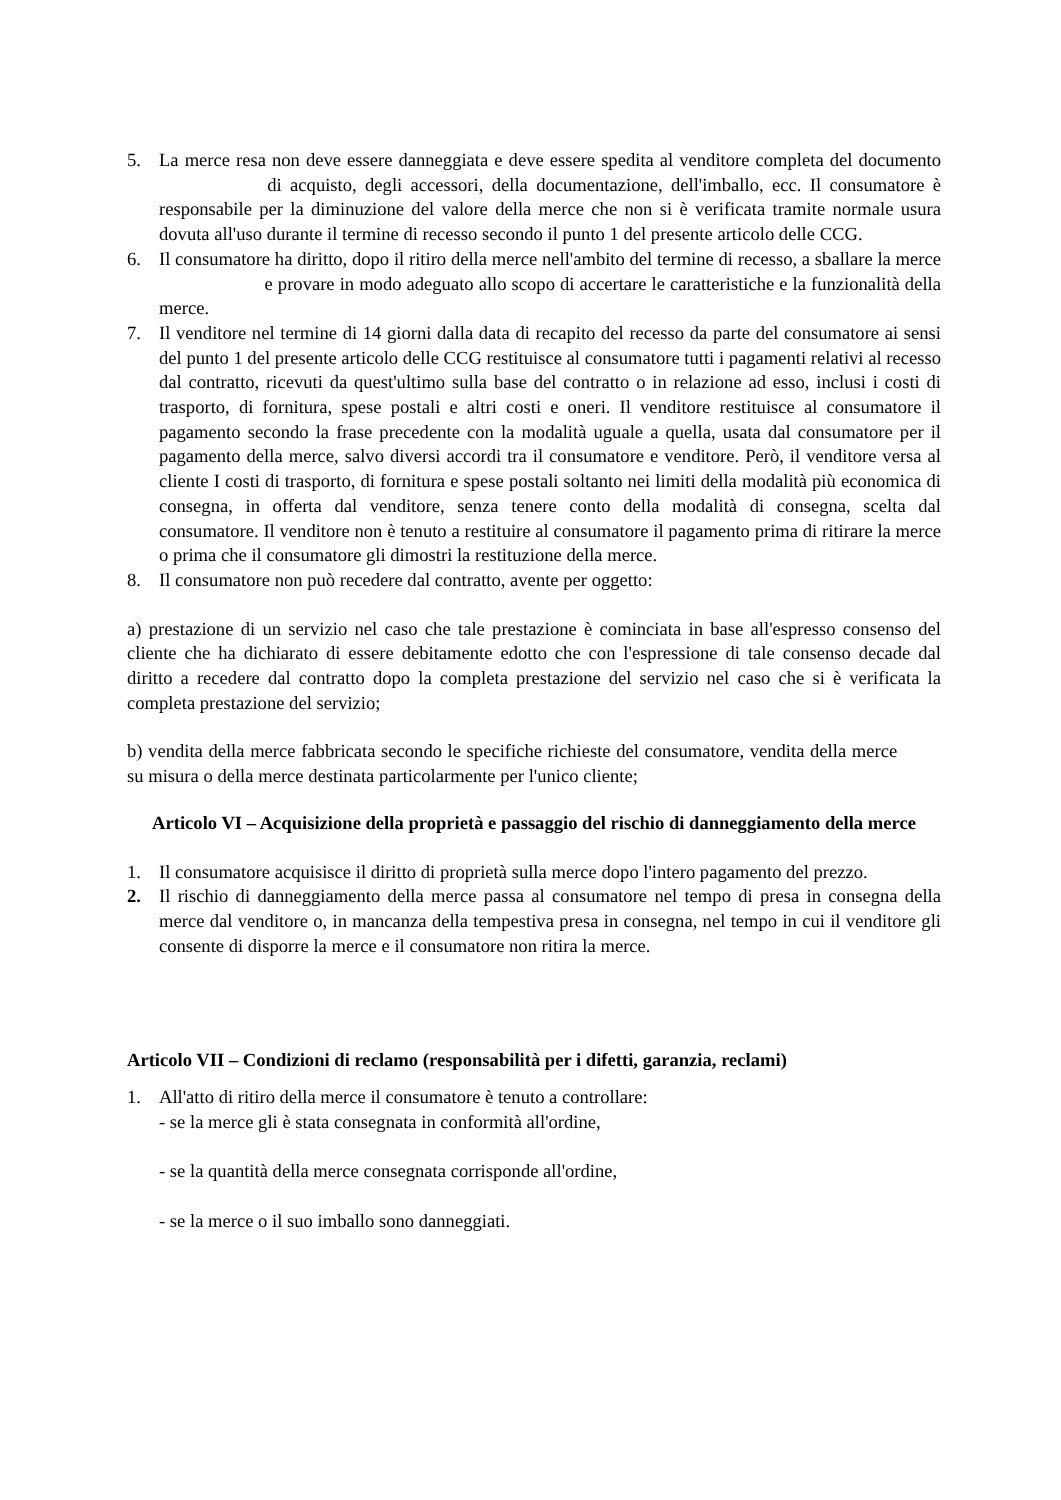5. La merce resa non deve essere danneggiata e deve essere spedita al venditore completa del documento di acquisto, degli accessori, della documentazione, dell'imballo, ecc. Il consumatore è responsabile per la diminuzione del valore della merce che non si è verificata tramite normale usura dovuta all'uso durante il termine di recesso secondo il punto 1 del presente articolo delle CCG.
6. Il consumatore ha diritto, dopo il ritiro della merce nell'ambito del termine di recesso, a sballare la merce e provare in modo adeguato allo scopo di accertare le caratteristiche e la funzionalità della merce.
7. Il venditore nel termine di 14 giorni dalla data di recapito del recesso da parte del consumatore ai sensi del punto 1 del presente articolo delle CCG restituisce al consumatore tutti i pagamenti relativi al recesso dal contratto, ricevuti da quest'ultimo sulla base del contratto o in relazione ad esso, inclusi i costi di trasporto, di fornitura, spese postali e altri costi e oneri. Il venditore restituisce al consumatore il pagamento secondo la frase precedente con la modalità uguale a quella, usata dal consumatore per il pagamento della merce, salvo diversi accordi tra il consumatore e venditore. Però, il venditore versa al cliente I costi di trasporto, di fornitura e spese postali soltanto nei limiti della modalità più economica di consegna, in offerta dal venditore, senza tenere conto della modalità di consegna, scelta dal consumatore. Il venditore non è tenuto a restituire al consumatore il pagamento prima di ritirare la merce o prima che il consumatore gli dimostri la restituzione della merce.
8. Il consumatore non può recedere dal contratto, avente per oggetto:
a) prestazione di un servizio nel caso che tale prestazione è cominciata in base all'espresso consenso del cliente che ha dichiarato di essere debitamente edotto che con l'espressione di tale consenso decade dal diritto a recedere dal contratto dopo la completa prestazione del servizio nel caso che si è verificata la completa prestazione del servizio;
b) vendita della merce fabbricata secondo le specifiche richieste del consumatore, vendita della merce su misura o della merce destinata particolarmente per l'unico cliente;
Articolo VI – Acquisizione della proprietà e passaggio del rischio di danneggiamento della merce
1. Il consumatore acquisisce il diritto di proprietà sulla merce dopo l'intero pagamento del prezzo.
2. Il rischio di danneggiamento della merce passa al consumatore nel tempo di presa in consegna della merce dal venditore o, in mancanza della tempestiva presa in consegna, nel tempo in cui il venditore gli consente di disporre la merce e il consumatore non ritira la merce.
Articolo VII – Condizioni di reclamo (responsabilità per i difetti, garanzia, reclami)
1. All'atto di ritiro della merce il consumatore è tenuto a controllare:
- se la merce gli è stata consegnata in conformità all'ordine,
- se la quantità della merce consegnata corrisponde all'ordine,
- se la merce o il suo imballo sono danneggiati.